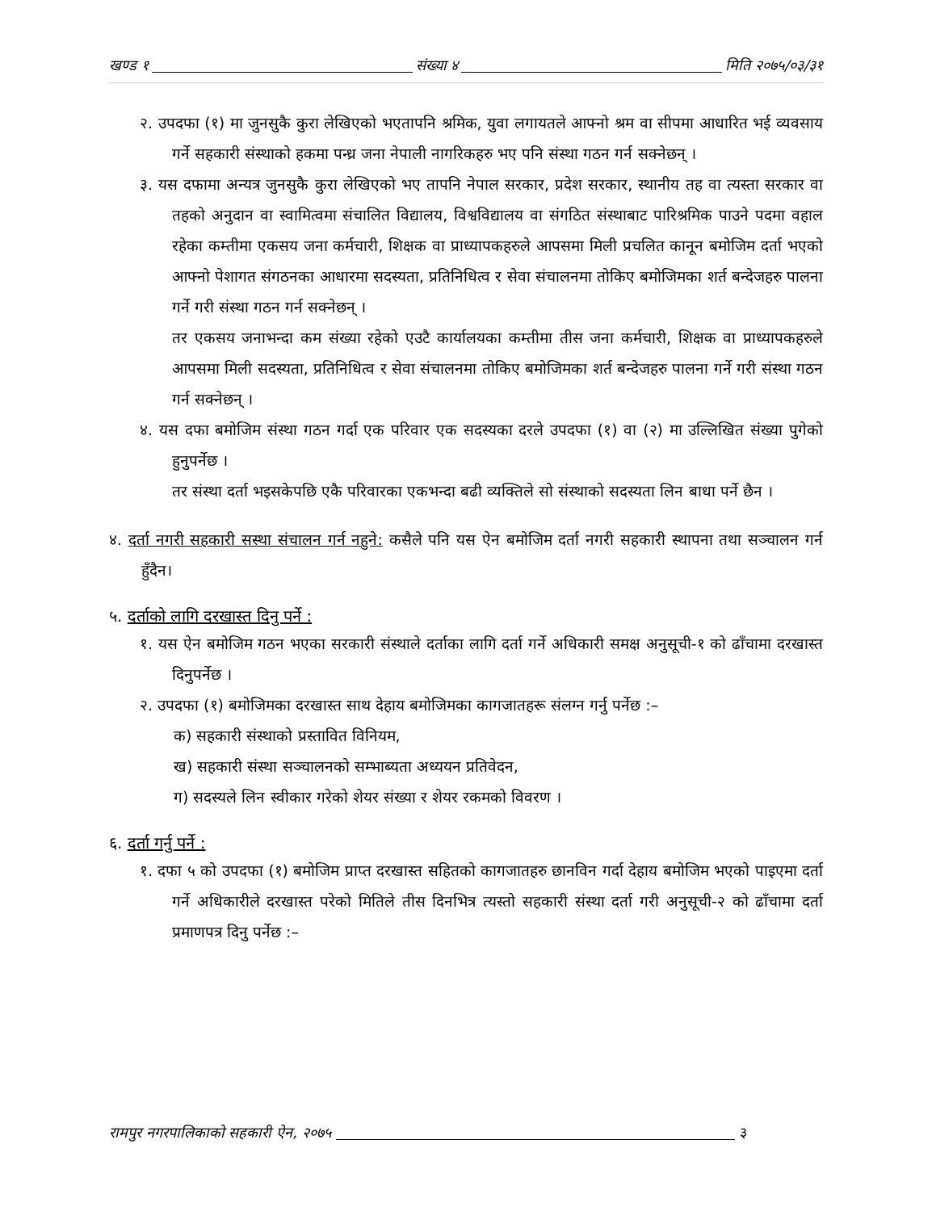खण्ड १ संख्या ४ मिति २०७५/०३/३१
२. उपदफा (१) मा जुनसुकै कुरा लेखिएको भएतापनि श्रमिक, युवा लगायतले आफ्नो श्रम वा सीपमा आधारित भई व्यवसाय गर्ने सहकारी संस्थाको हकमा पन्ध्र जना नेपाली नागरिकहरु भए पनि संस्था गठन गर्न सक्नेछन् ।
३. यस दफामा अन्यत्र जुनसुकै कुरा लेखिएको भए तापनि नेपाल सरकार, प्रदेश सरकार, स्थानीय तह वा त्यस्ता सरकार वा तहको अनुदान वा स्वामित्वमा संचालित विद्यालय, विश्वविद्यालय वा संगठित संस्थाबाट पारिश्रमिक पाउने पदमा वहाल रहेका कम्तीमा एकसय जना कर्मचारी, शिक्षक वा प्राध्यापकहरुले आपसमा मिली प्रचलित कानून बमोजिम दर्ता भएको आफ्नो पेशागत संगठनका आधारमा सदस्यता, प्रतिनिधित्व र सेवा संचालनमा तोकिए बमोजिमका शर्त बन्देजहरु पालना गर्ने गरी संस्था गठन गर्न सक्नेछन् ।
तर एकसय जनाभन्दा कम संख्या रहेको एउटै कार्यालयका कम्तीमा तीस जना कर्मचारी, शिक्षक वा प्राध्यापकहरुले आपसमा मिली सदस्यता, प्रतिनिधित्व र सेवा संचालनमा तोकिए बमोजिमका शर्त बन्देजहरु पालना गर्ने गरी संस्था गठन गर्न सक्नेछन् ।
४. यस दफा बमोजिम संस्था गठन गर्दा एक परिवार एक सदस्यका दरले उपदफा (१) वा (२) मा उल्लिखित संख्या पुगेको हुनुपर्नेछ ।
तर संस्था दर्ता भइसकेपछि एकै परिवारका एकभन्दा बढी व्यक्तिले सो संस्थाको सदस्यता लिन बाधा पर्ने छैन ।
४. दर्ता नगरी सहकारी सस्था संचालन गर्न नहुने: कसैले पनि यस ऐन बमोजिम दर्ता नगरी सहकारी स्थापना तथा सञ्चालन गर्न हुँदैन।
५. दर्ताको लागि दरखास्त दिनु पर्ने :
१. यस ऐन बमोजिम गठन भएका सरकारी संस्थाले दर्ताका लागि दर्ता गर्ने अधिकारी समक्ष अनुसूची-१ को ढाँचामा दरखास्त दिनुपर्नेछ ।
२. उपदफा (१) बमोजिमका दरखास्त साथ देहाय बमोजिमका कागजातहरू संलग्न गर्नु पर्नेछ :–
क) सहकारी संस्थाको प्रस्तावित विनियम,
ख) सहकारी संस्था सञ्चालनको सम्भाब्यता अध्ययन प्रतिवेदन,
ग) सदस्यले लिन स्वीकार गरेको शेयर संख्या र शेयर रकमको विवरण ।
६. दर्ता गर्नु पर्ने :
१. दफा ५ को उपदफा (१) बमोजिम प्राप्त दरखास्त सहितको कागजातहरु छानविन गर्दा देहाय बमोजिम भएको पाइएमा दर्ता गर्ने अधिकारीले दरखास्त परेको मितिले तीस दिनभित्र त्यस्तो सहकारी संस्था दर्ता गरी अनुसूची-२ को ढाँचामा दर्ता प्रमाणपत्र दिनु पर्नेछ :–
रामपुर नगरपालिकाको सहकारी ऐन, २०७५ ३